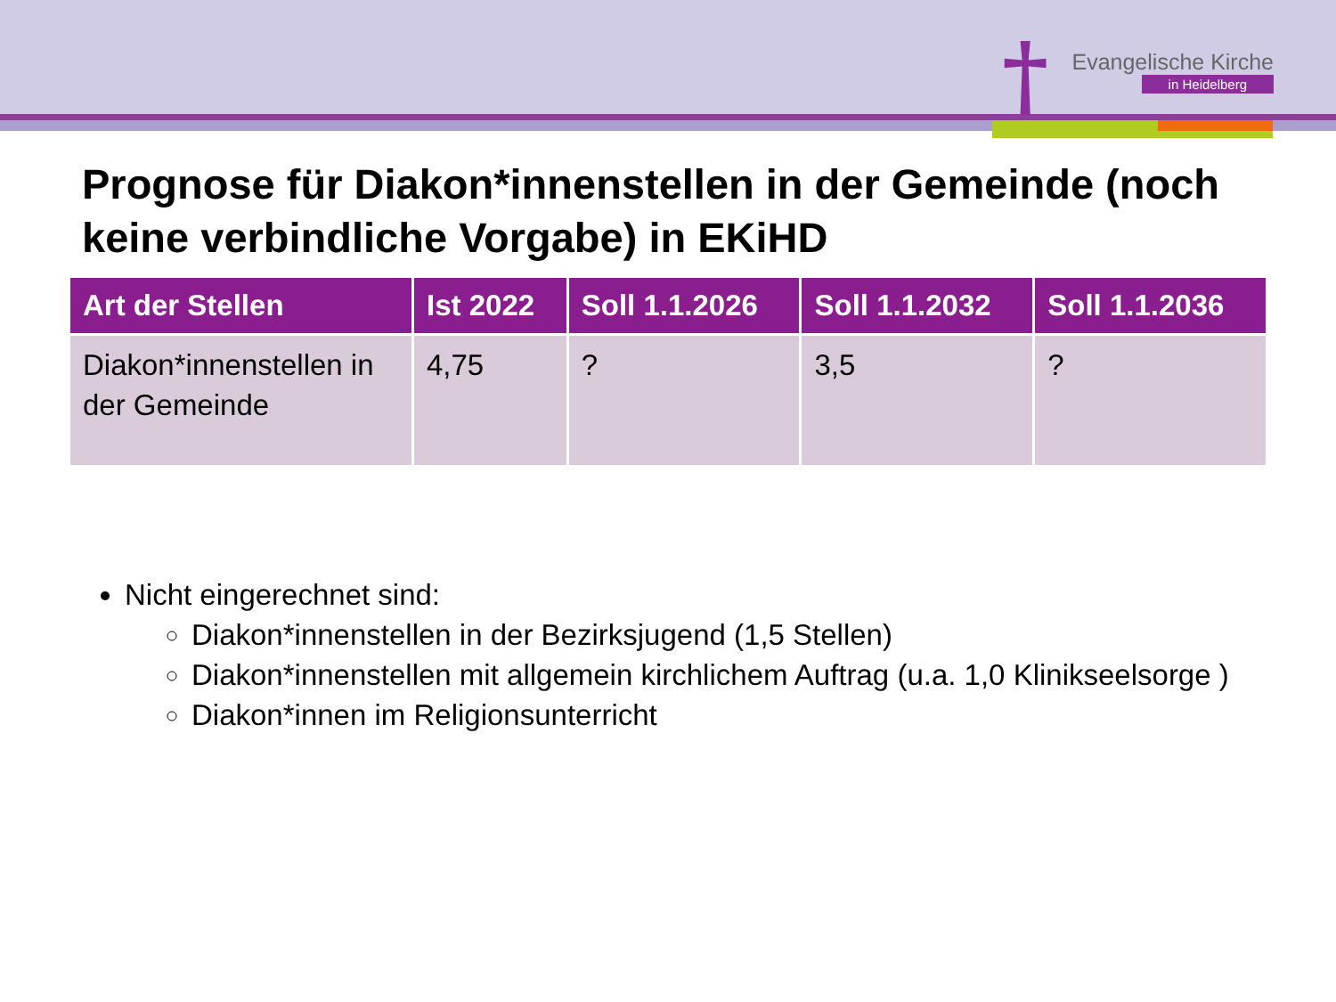†
Evangelische Kirche
in Heidelberg
Prognose für Diakon*innenstellen in der Gemeinde (noch keine verbindliche Vorgabe) in EKiHD
| Art der Stellen | Ist 2022 | Soll 1.1.2026 | Soll 1.1.2032 | Soll 1.1.2036 |
| --- | --- | --- | --- | --- |
| Diakon*innenstellen in der Gemeinde | 4,75 | ? | 3,5 | ? |
Nicht eingerechnet sind:
Diakon*innenstellen in der Bezirksjugend (1,5 Stellen)
Diakon*innenstellen mit allgemein kirchlichem Auftrag (u.a. 1,0 Klinikseelsorge )
Diakon*innen im Religionsunterricht